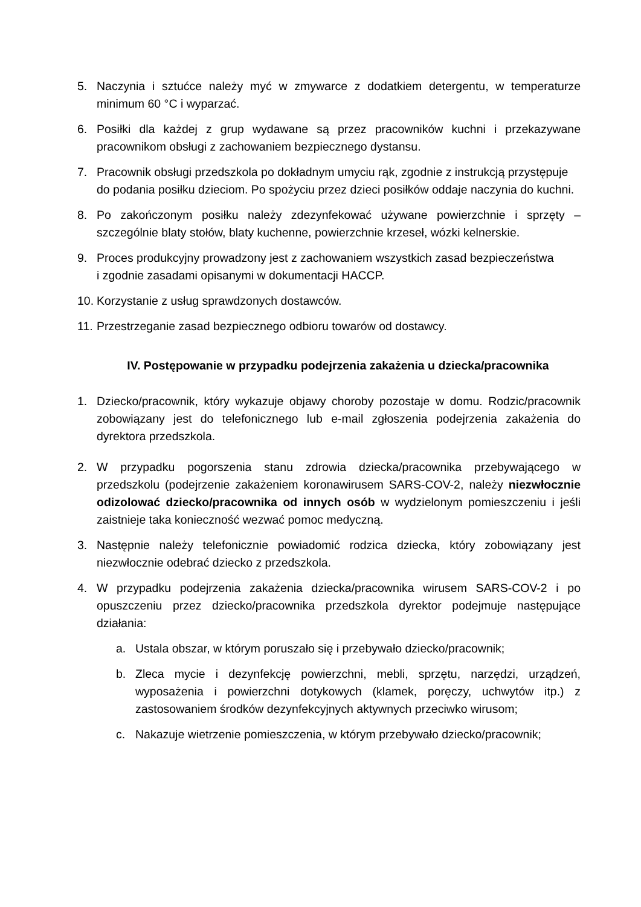5. Naczynia i sztućce należy myć w zmywarce z dodatkiem detergentu, w temperaturze minimum 60 °C i wyparzać.
6. Posiłki dla każdej z grup wydawane są przez pracowników kuchni i przekazywane pracownikom obsługi z zachowaniem bezpiecznego dystansu.
7. Pracownik obsługi przedszkola po dokładnym umyciu rąk, zgodnie z instrukcją przystępuje
do podania posiłku dzieciom. Po spożyciu przez dzieci posiłków oddaje naczynia do kuchni.
8. Po zakończonym posiłku należy zdezynfekować używane powierzchnie i sprzęty – szczególnie blaty stołów, blaty kuchenne, powierzchnie krzeseł, wózki kelnerskie.
9. Proces produkcyjny prowadzony jest z zachowaniem wszystkich zasad bezpieczeństwa
i zgodnie zasadami opisanymi w dokumentacji HACCP.
10. Korzystanie z usług sprawdzonych dostawców.
11. Przestrzeganie zasad bezpiecznego odbioru towarów od dostawcy.
IV. Postępowanie w przypadku podejrzenia zakażenia u dziecka/pracownika
1. Dziecko/pracownik, który wykazuje objawy choroby pozostaje w domu. Rodzic/pracownik zobowiązany jest do telefonicznego lub e-mail zgłoszenia podejrzenia zakażenia do dyrektora przedszkola.
2. W przypadku pogorszenia stanu zdrowia dziecka/pracownika przebywającego w przedszkolu (podejrzenie zakażeniem koronawirusem SARS-COV-2, należy niezwłocznie odizolować dziecko/pracownika od innych osób w wydzielonym pomieszczeniu i jeśli zaistnieje taka konieczność wezwać pomoc medyczną.
3. Następnie należy telefonicznie powiadomić rodzica dziecka, który zobowiązany jest niezwłocznie odebrać dziecko z przedszkola.
4. W przypadku podejrzenia zakażenia dziecka/pracownika wirusem SARS-COV-2 i po opuszczeniu przez dziecko/pracownika przedszkola dyrektor podejmuje następujące działania:
a. Ustala obszar, w którym poruszało się i przebywało dziecko/pracownik;
b. Zleca mycie i dezynfekcję powierzchni, mebli, sprzętu, narzędzi, urządzeń, wyposażenia i powierzchni dotykowych (klamek, poręczy, uchwytów itp.) z zastosowaniem środków dezynfekcyjnych aktywnych przeciwko wirusom;
c. Nakazuje wietrzenie pomieszczenia, w którym przebywało dziecko/pracownik;